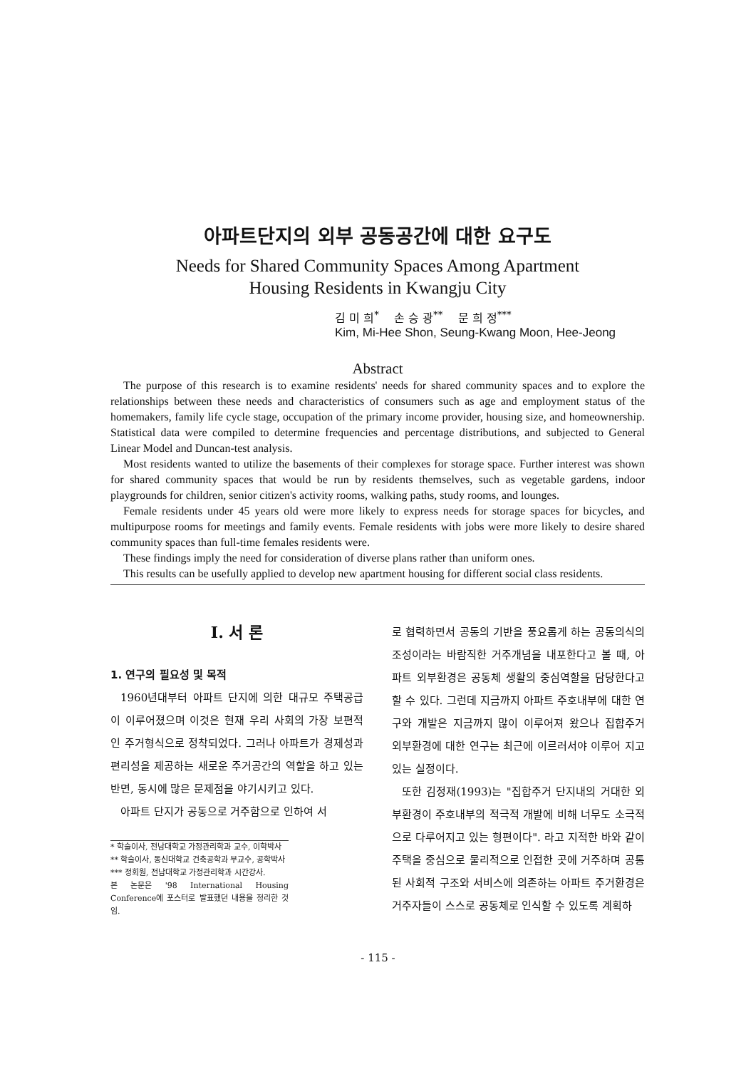아파트단지의 외부 공동공간에 대한 요구도
Needs for Shared Community Spaces Among Apartment
Housing Residents in Kwangju City
김 미 희<sup>*</sup> 손 승 광<sup>**</sup> 문 희 정<sup>***</sup>
Kim, Mi-Hee Shon, Seung-Kwang Moon, Hee-Jeong
Abstract
The purpose of this research is to examine residents' needs for shared community spaces and to explore the relationships between these needs and characteristics of consumers such as age and employment status of the homemakers, family life cycle stage, occupation of the primary income provider, housing size, and homeownership. Statistical data were compiled to determine frequencies and percentage distributions, and subjected to General Linear Model and Duncan-test analysis.
Most residents wanted to utilize the basements of their complexes for storage space. Further interest was shown for shared community spaces that would be run by residents themselves, such as vegetable gardens, indoor playgrounds for children, senior citizen's activity rooms, walking paths, study rooms, and lounges.
Female residents under 45 years old were more likely to express needs for storage spaces for bicycles, and multipurpose rooms for meetings and family events. Female residents with jobs were more likely to desire shared community spaces than full-time females residents were.
These findings imply the need for consideration of diverse plans rather than uniform ones.
This results can be usefully applied to develop new apartment housing for different social class residents.
I. 서 론
1. 연구의 필요성 및 목적
1960년대부터 아파트 단지에 의한 대규모 주택공급이 이루어졌으며 이것은 현재 우리 사회의 가장 보편적인 주거형식으로 정착되었다. 그러나 아파트가 경제성과 편리성을 제공하는 새로운 주거공간의 역할을 하고 있는 반면, 동시에 많은 문제점을 야기시키고 있다.
아파트 단지가 공동으로 거주함으로 인하여 서
* 학술이사, 전남대학교 가정관리학과 교수, 이학박사
** 학술이사, 동신대학교 건축공학과 부교수, 공학박사
*** 정회원, 전남대학교 가정관리학과 시간강사.
본 논문은 '98 International Housing Conference에 포스터로 발표했던 내용을 정리한 것임.
로 협력하면서 공동의 기반을 풍요롭게 하는 공동의식의 조성이라는 바람직한 거주개념을 내포한다고 볼 때, 아파트 외부환경은 공동체 생활의 중심역할을 담당한다고 할 수 있다. 그런데 지금까지 아파트 주호내부에 대한 연구와 개발은 지금까지 많이 이루어져 왔으나 집합주거 외부환경에 대한 연구는 최근에 이르러서야 이루어 지고 있는 실정이다.
또한 김정재(1993)는 "집합주거 단지내의 거대한 외부환경이 주호내부의 적극적 개발에 비해 너무도 소극적으로 다루어지고 있는 형편이다". 라고 지적한 바와 같이 주택을 중심으로 물리적으로 인접한 곳에 거주하며 공통된 사회적 구조와 서비스에 의존하는 아파트 주거환경은 거주자들이 스스로 공동체로 인식할 수 있도록 계획하
- 115 -